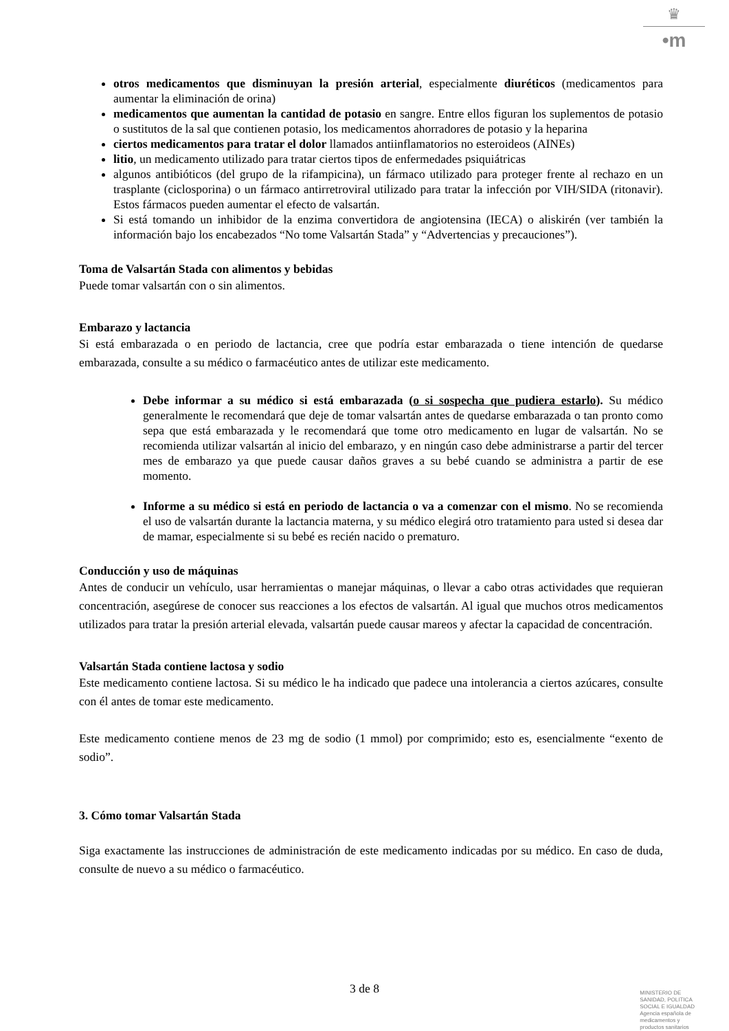♛
•m
otros medicamentos que disminuyan la presión arterial, especialmente diuréticos (medicamentos para aumentar la eliminación de orina)
medicamentos que aumentan la cantidad de potasio en sangre. Entre ellos figuran los suplementos de potasio o sustitutos de la sal que contienen potasio, los medicamentos ahorradores de potasio y la heparina
ciertos medicamentos para tratar el dolor llamados antiinflamatorios no esteroideos (AINEs)
litio, un medicamento utilizado para tratar ciertos tipos de enfermedades psiquiátricas
algunos antibióticos (del grupo de la rifampicina), un fármaco utilizado para proteger frente al rechazo en un trasplante (ciclosporina) o un fármaco antirretroviral utilizado para tratar la infección por VIH/SIDA (ritonavir). Estos fármacos pueden aumentar el efecto de valsartán.
Si está tomando un inhibidor de la enzima convertidora de angiotensina (IECA) o aliskirén (ver también la información bajo los encabezados “No tome Valsartán Stada” y “Advertencias y precauciones”).
Toma de Valsartán Stada con alimentos y bebidas
Puede tomar valsartán con o sin alimentos.
Embarazo y lactancia
Si está embarazada o en periodo de lactancia, cree que podría estar embarazada o tiene intención de quedarse embarazada, consulte a su médico o farmacéutico antes de utilizar este medicamento.
Debe informar a su médico si está embarazada (o si sospecha que pudiera estarlo). Su médico generalmente le recomendará que deje de tomar valsartán antes de quedarse embarazada o tan pronto como sepa que está embarazada y le recomendará que tome otro medicamento en lugar de valsartán. No se recomienda utilizar valsartán al inicio del embarazo, y en ningún caso debe administrarse a partir del tercer mes de embarazo ya que puede causar daños graves a su bebé cuando se administra a partir de ese momento.
Informe a su médico si está en periodo de lactancia o va a comenzar con el mismo. No se recomienda el uso de valsartán durante la lactancia materna, y su médico elegirá otro tratamiento para usted si desea dar de mamar, especialmente si su bebé es recién nacido o prematuro.
Conducción y uso de máquinas
Antes de conducir un vehículo, usar herramientas o manejar máquinas, o llevar a cabo otras actividades que requieran concentración, asegúrese de conocer sus reacciones a los efectos de valsartán. Al igual que muchos otros medicamentos utilizados para tratar la presión arterial elevada, valsartán puede causar mareos y afectar la capacidad de concentración.
Valsartán Stada contiene lactosa y sodio
Este medicamento contiene lactosa. Si su médico le ha indicado que padece una intolerancia a ciertos azúcares, consulte con él antes de tomar este medicamento.
Este medicamento contiene menos de 23 mg de sodio (1 mmol) por comprimido; esto es, esencialmente “exento de sodio”.
3. Cómo tomar Valsartán Stada
Siga exactamente las instrucciones de administración de este medicamento indicadas por su médico. En caso de duda, consulte de nuevo a su médico o farmacéutico.
3 de 8
MINISTERIO DE
SANIDAD, POLITICA
SOCIAL E IGUALDAD
Agencia española de
medicamentos y
productos sanitarios